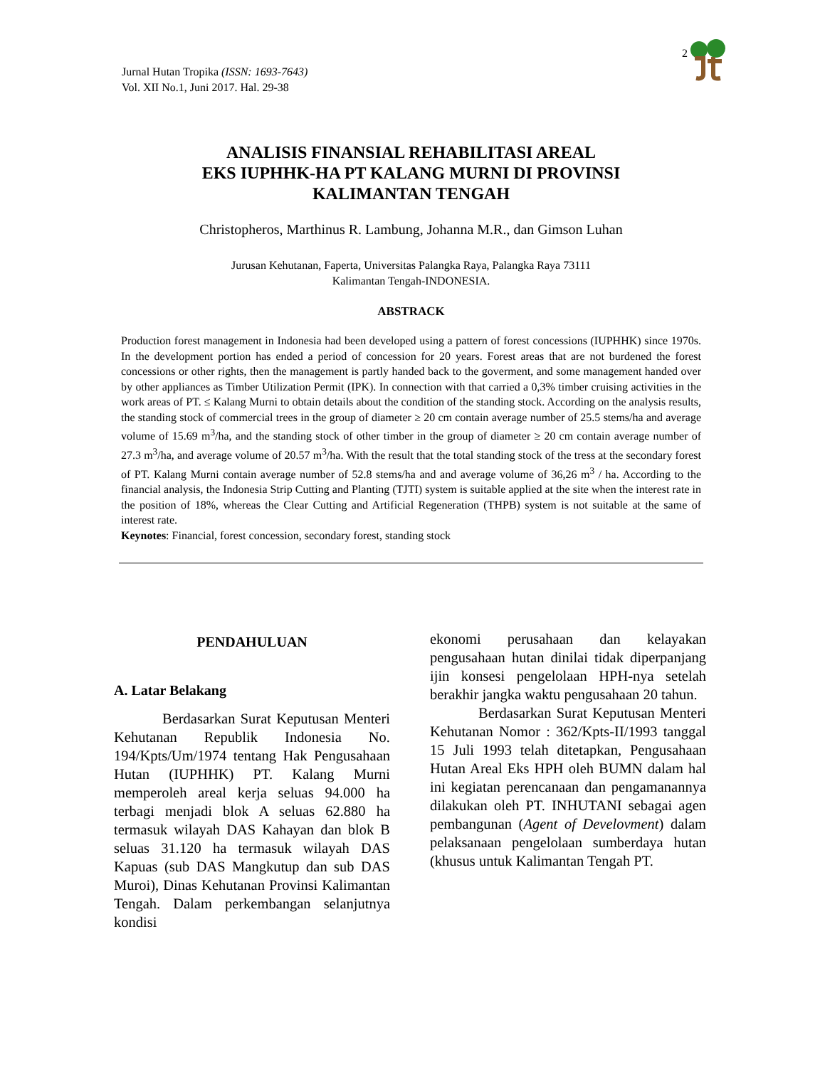Jurnal Hutan Tropika (ISSN: 1693-7643)
Vol. XII No.1, Juni 2017. Hal. 29-38
2
ANALISIS FINANSIAL REHABILITASI AREAL
EKS IUPHHK-HA PT KALANG MURNI DI PROVINSI
KALIMANTAN TENGAH
Christopheros, Marthinus R. Lambung, Johanna M.R., dan Gimson Luhan
Jurusan Kehutanan, Faperta, Universitas Palangka Raya, Palangka Raya 73111
Kalimantan Tengah-INDONESIA.
ABSTRACK
Production forest management in Indonesia had been developed using a pattern of forest concessions (IUPHHK) since 1970s. In the development portion has ended a period of concession for 20 years. Forest areas that are not burdened the forest concessions or other rights, then the management is partly handed back to the goverment, and some management handed over by other appliances as Timber Utilization Permit (IPK). In connection with that carried a 0,3% timber cruising activities in the work areas of PT. ≤ Kalang Murni to obtain details about the condition of the standing stock. According on the analysis results, the standing stock of commercial trees in the group of diameter ≥ 20 cm contain average number of 25.5 stems/ha and average volume of 15.69 m<sup>3</sup>/ha, and the standing stock of other timber in the group of diameter ≥ 20 cm contain average number of 27.3 m<sup>3</sup>/ha, and average volume of 20.57 m<sup>3</sup>/ha. With the result that the total standing stock of the tress at the secondary forest of PT. Kalang Murni contain average number of 52.8 stems/ha and and average volume of 36,26 m<sup>3</sup> / ha. According to the financial analysis, the Indonesia Strip Cutting and Planting (TJTI) system is suitable applied at the site when the interest rate in the position of 18%, whereas the Clear Cutting and Artificial Regeneration (THPB) system is not suitable at the same of interest rate.
Keynotes: Financial, forest concession, secondary forest, standing stock
PENDAHULUAN
A. Latar Belakang
Berdasarkan Surat Keputusan Menteri Kehutanan Republik Indonesia No. 194/Kpts/Um/1974 tentang Hak Pengusahaan Hutan (IUPHHK) PT. Kalang Murni memperoleh areal kerja seluas 94.000 ha terbagi menjadi blok A seluas 62.880 ha termasuk wilayah DAS Kahayan dan blok B seluas 31.120 ha termasuk wilayah DAS Kapuas (sub DAS Mangkutup dan sub DAS Muroi), Dinas Kehutanan Provinsi Kalimantan Tengah. Dalam perkembangan selanjutnya kondisi
ekonomi perusahaan dan kelayakan pengusahaan hutan dinilai tidak diperpanjang ijin konsesi pengelolaan HPH-nya setelah berakhir jangka waktu pengusahaan 20 tahun.
Berdasarkan Surat Keputusan Menteri Kehutanan Nomor : 362/Kpts-II/1993 tanggal 15 Juli 1993 telah ditetapkan, Pengusahaan Hutan Areal Eks HPH oleh BUMN dalam hal ini kegiatan perencanaan dan pengamanannya dilakukan oleh PT. INHUTANI sebagai agen pembangunan (Agent of Develovment) dalam pelaksanaan pengelolaan sumberdaya hutan (khusus untuk Kalimantan Tengah PT.